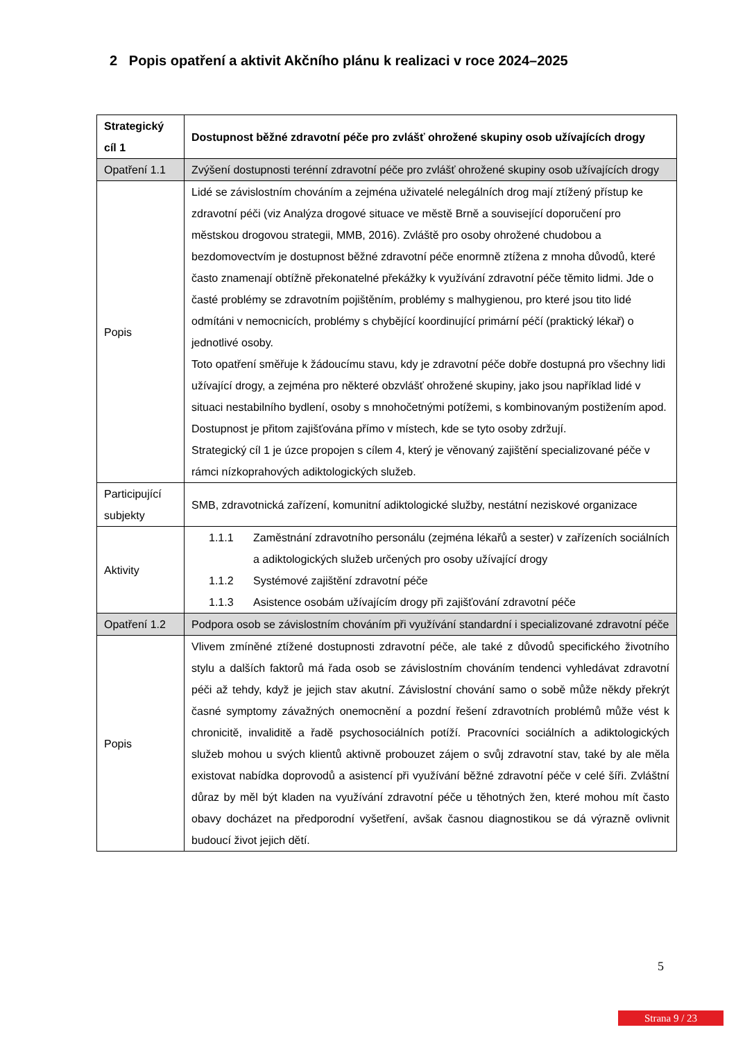2 Popis opatření a aktivit Akčního plánu k realizaci v roce 2024–2025
| Strategický cíl 1 | Dostupnost běžné zdravotní péče pro zvlášť ohrožené skupiny osob užívajících drogy |
| --- | --- |
| Opatření 1.1 | Zvýšení dostupnosti terénní zdravotní péče pro zvlášť ohrožené skupiny osob užívajících drogy |
| Popis | Lidé se závislostním chováním a zejména uživatelé nelegálních drog mají ztížený přístup ke zdravotní péči (viz Analýza drogové situace ve městě Brně a související doporučení pro městskou drogovou strategii, MMB, 2016). Zvláště pro osoby ohrožené chudobou a bezdomovectvím je dostupnost běžné zdravotní péče enormně ztížena z mnoha důvodů, které často znamenají obtížně překonatelné překážky k využívání zdravotní péče těmito lidmi. Jde o časté problémy se zdravotním pojištěním, problémy s malhygienou, pro které jsou tito lidé odmítáni v nemocnicích, problémy s chybějící koordinující primární péčí (praktický lékař) o jednotlivé osoby. Toto opatření směřuje k žádoucímu stavu, kdy je zdravotní péče dobře dostupná pro všechny lidi užívající drogy, a zejména pro některé obzvlášť ohrožené skupiny, jako jsou například lidé v situaci nestabilního bydlení, osoby s mnohočetnými potížemi, s kombinovaným postižením apod. Dostupnost je přitom zajišťována přímo v místech, kde se tyto osoby zdržují. Strategický cíl 1 je úzce propojen s cílem 4, který je věnovaný zajištění specializované péče v rámci nízkoprahových adiktologických služeb. |
| Participující subjekty | SMB, zdravotnická zařízení, komunitní adiktologické služby, nestátní neziskové organizace |
| Aktivity | 1.1.1 Zaměstnání zdravotního personálu (zejména lékařů a sester) v zařízeních sociálních a adiktologických služeb určených pro osoby užívající drogy 1.1.2 Systémové zajištění zdravotní péče 1.1.3 Asistence osobám užívajícím drogy při zajišťování zdravotní péče |
| Opatření 1.2 | Podpora osob se závislostním chováním při využívání standardní i specializované zdravotní péče |
| Popis | Vlivem zmíněné ztížené dostupnosti zdravotní péče, ale také z důvodů specifického životního stylu a dalších faktorů má řada osob se závislostním chováním tendenci vyhledávat zdravotní péči až tehdy, když je jejich stav akutní. Závislostní chování samo o sobě může někdy překrýt časné symptomy závažných onemocnění a pozdní řešení zdravotních problémů může vést k chronicitě, invaliditě a řadě psychosociálních potíží. Pracovníci sociálních a adiktologických služeb mohou u svých klientů aktivně probouzet zájem o svůj zdravotní stav, také by ale měla existovat nabídka doprovodů a asistencí při využívání běžné zdravotní péče v celé šíři. Zvláštní důraz by měl být kladen na využívání zdravotní péče u těhotných žen, které mohou mít často obavy docházet na předporodní vyšetření, avšak časnou diagnostikou se dá výrazně ovlivnit budoucí život jejich dětí. |
5
Strana 9 / 23